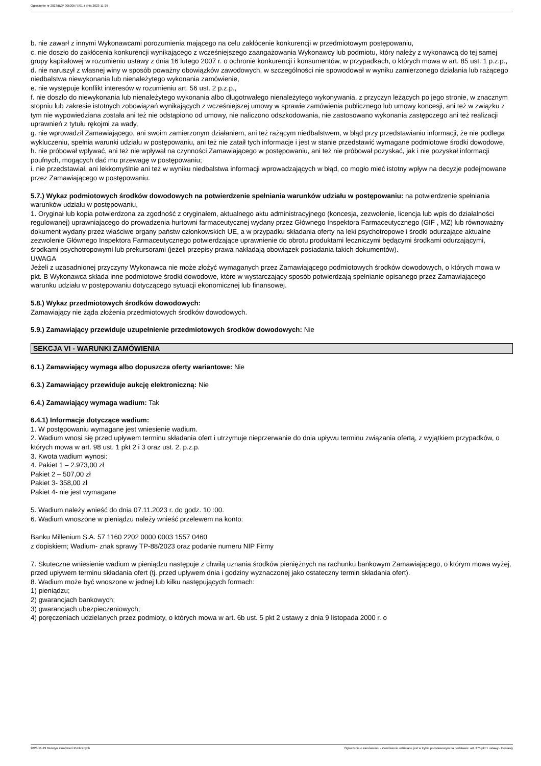Ogłoszenie nr 2023/BZP 00520577/01 z dnia 2023-11-29
b. nie zawarł z innymi Wykonawcami porozumienia mającego na celu zakłócenie konkurencji w przedmiotowym postępowaniu,
c. nie doszło do zakłócenia konkurencji wynikającego z wcześniejszego zaangażowania Wykonawcy lub podmiotu, który należy z wykonawcą do tej samej grupy kapitałowej w rozumieniu ustawy z dnia 16 lutego 2007 r. o ochronie konkurencji i konsumentów, w przypadkach, o których mowa w art. 85 ust. 1 p.z.p.,
d. nie naruszył z własnej winy w sposób poważny obowiązków zawodowych, w szczególności nie spowodował w wyniku zamierzonego działania lub rażącego niedbalstwa niewykonania lub nienależytego wykonania zamówienie,
e. nie występuje konflikt interesów w rozumieniu art. 56 ust. 2 p.z.p.,
f. nie doszło do niewykonania lub nienależytego wykonania albo długotrwałego nienależytego wykonywania, z przyczyn leżących po jego stronie, w znacznym stopniu lub zakresie istotnych zobowiązań wynikających z wcześniejszej umowy w sprawie zamówienia publicznego lub umowy koncesji, ani też w związku z tym nie wypowiedziana została ani też nie odstąpiono od umowy, nie naliczono odszkodowania, nie zastosowano wykonania zastępczego ani też realizacji uprawnień z tytułu rękojmi za wady,
g. nie wprowadził Zamawiającego, ani swoim zamierzonym działaniem, ani też rażącym niedbalstwem, w błąd przy przedstawianiu informacji, że nie podlega wykluczeniu, spełnia warunki udziału w postępowaniu, ani też nie zataił tych informacje i jest w stanie przedstawić wymagane podmiotowe środki dowodowe,
h. nie próbował wpływać, ani też nie wpływał na czynności Zamawiającego w postępowaniu, ani też nie próbował pozyskać, jak i nie pozyskał informacji poufnych, mogących dać mu przewagę w postępowaniu;
i. nie przedstawiał, ani lekkomyślnie ani też w wyniku niedbalstwa informacji wprowadzających w błąd, co mogło mieć istotny wpływ na decyzje podejmowane przez Zamawiającego w postępowaniu.
5.7.) Wykaz podmiotowych środków dowodowych na potwierdzenie spełniania warunków udziału w postępowaniu: na potwierdzenie spełniania warunków udziału w postępowaniu,
1. Oryginał lub kopia potwierdzona za zgodność z oryginałem, aktualnego aktu administracyjnego (koncesja, zezwolenie, licencja lub wpis do działalności regulowanej) uprawniającego do prowadzenia hurtowni farmaceutycznej wydany przez Głównego Inspektora Farmaceutycznego (GIF , MZ) lub równoważny dokument wydany przez właściwe organy państw członkowskich UE, a w przypadku składania oferty na leki psychotropowe i środki odurzające aktualne zezwolenie Głównego Inspektora Farmaceutycznego potwierdzające uprawnienie do obrotu produktami leczniczymi będącymi środkami odurzającymi, środkami psychotropowymi lub prekursorami (jeżeli przepisy prawa nakładają obowiązek posiadania takich dokumentów).
UWAGA
Jeżeli z uzasadnionej przyczyny Wykonawca nie może złożyć wymaganych przez Zamawiającego podmiotowych środków dowodowych, o których mowa w pkt. B Wykonawca składa inne podmiotowe środki dowodowe, które w wystarczający sposób potwierdzają spełnianie opisanego przez Zamawiającego warunku udziału w postępowaniu dotyczącego sytuacji ekonomicznej lub finansowej.
5.8.) Wykaz przedmiotowych środków dowodowych:
Zamawiający nie żąda złożenia przedmiotowych środków dowodowych.
5.9.) Zamawiający przewiduje uzupełnienie przedmiotowych środków dowodowych: Nie
SEKCJA VI - WARUNKI ZAMÓWIENIA
6.1.) Zamawiający wymaga albo dopuszcza oferty wariantowe: Nie
6.3.) Zamawiający przewiduje aukcję elektroniczną: Nie
6.4.) Zamawiający wymaga wadium: Tak
6.4.1) Informacje dotyczące wadium:
1. W postępowaniu wymagane jest wniesienie wadium.
2. Wadium wnosi się przed upływem terminu składania ofert i utrzymuje nieprzerwanie do dnia upływu terminu związania ofertą, z wyjątkiem przypadków, o których mowa w art. 98 ust. 1 pkt 2 i 3 oraz ust. 2. p.z.p.
3. Kwota wadium wynosi:
4. Pakiet 1 – 2.973,00 zł
Pakiet 2 – 507,00 zł
Pakiet 3- 358,00 zł
Pakiet 4- nie jest wymagane
5. Wadium należy wnieść do dnia 07.11.2023 r. do godz. 10 :00.
6. Wadium wnoszone w pieniądzu należy wnieść przelewem na konto:
Banku Millenium S.A. 57 1160 2202 0000 0003 1557 0460
z dopiskiem; Wadium- znak sprawy TP-88/2023 oraz podanie numeru NIP Firmy
7. Skuteczne wniesienie wadium w pieniądzu następuje z chwilą uznania środków pieniężnych na rachunku bankowym Zamawiającego, o którym mowa wyżej, przed upływem terminu składania ofert (tj. przed upływem dnia i godziny wyznaczonej jako ostateczny termin składania ofert).
8. Wadium może być wnoszone w jednej lub kilku następujących formach:
1) pieniądzu;
2) gwarancjach bankowych;
3) gwarancjach ubezpieczeniowych;
4) poręczeniach udzielanych przez podmioty, o których mowa w art. 6b ust. 5 pkt 2 ustawy z dnia 9 listopada 2000 r. o
2023-11-29 Biuletyn Zamówień Publicznych Ogłoszenie o zamówieniu - Zamówienie udzielane jest w trybie podstawowym na podstawie: art. 275 pkt 1 ustawy - Dostawy